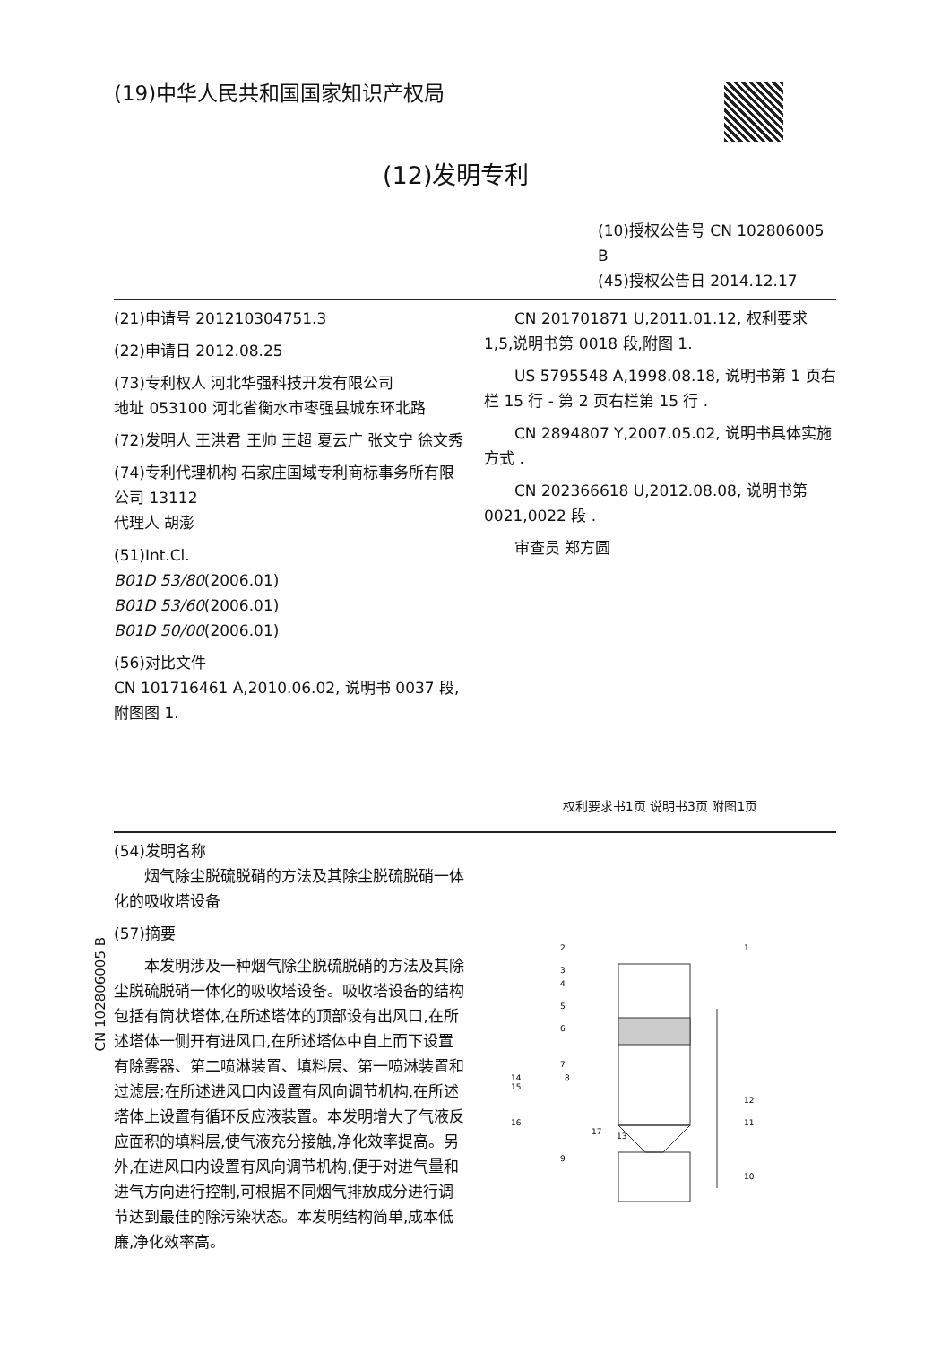(19)中华人民共和国国家知识产权局
(12)发明专利
(10)授权公告号 CN 102806005 B
(45)授权公告日 2014.12.17
(21)申请号 201210304751.3
(22)申请日 2012.08.25
(73)专利权人 河北华强科技开发有限公司
地址 053100 河北省衡水市枣强县城东环北路
(72)发明人 王洪君 王帅 王超 夏云广 张文宁 徐文秀
(74)专利代理机构 石家庄国域专利商标事务所有限公司 13112
代理人 胡澎
(51)Int.Cl.
B01D 53/80(2006.01)
B01D 53/60(2006.01)
B01D 50/00(2006.01)
(56)对比文件
CN 101716461 A,2010.06.02, 说明书 0037 段,附图图 1.
CN 201701871 U,2011.01.12, 权利要求 1,5,说明书第 0018 段,附图 1.
US 5795548 A,1998.08.18, 说明书第 1 页右栏 15 行 - 第 2 页右栏第 15 行 .
CN 2894807 Y,2007.05.02, 说明书具体实施方式 .
CN 202366618 U,2012.08.08, 说明书第 0021,0022 段 .
审查员 郑方圆
权利要求书1页 说明书3页 附图1页
(54)发明名称
烟气除尘脱硫脱硝的方法及其除尘脱硫脱硝一体化的吸收塔设备
(57)摘要
本发明涉及一种烟气除尘脱硫脱硝的方法及其除尘脱硫脱硝一体化的吸收塔设备。吸收塔设备的结构包括有筒状塔体,在所述塔体的顶部设有出风口,在所述塔体一侧开有进风口,在所述塔体中自上而下设置有除雾器、第二喷淋装置、填料层、第一喷淋装置和过滤层;在所述进风口内设置有风向调节机构,在所述塔体上设置有循环反应液装置。本发明增大了气液反应面积的填料层,使气液充分接触,净化效率提高。另外,在进风口内设置有风向调节机构,便于对进气量和进气方向进行控制,可根据不同烟气排放成分进行调节达到最佳的除污染状态。本发明结构简单,成本低廉,净化效率高。
2
3
4
5
6
7
8
9
10
11
12
13
14
15
16
17
1
CN 102806005 B